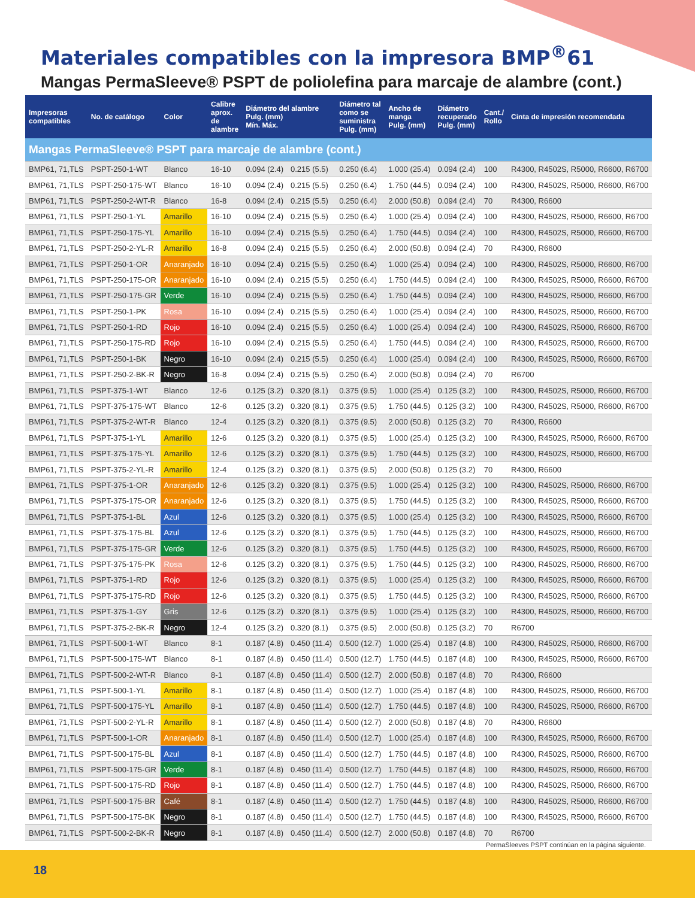Materiales compatibles con la impresora BMP<sup>®</sup>61
Mangas PermaSleeve® PSPT de poliolefina para marcaje de alambre (cont.)
| Impresoras compatibles | No. de catálogo | Color | Calibre aprox. de alambre | Diámetro del alambre Pulg. (mm) Mín. Máx. | | Diámetro tal como se suministra Pulg. (mm) | Ancho de manga Pulg. (mm) | Diámetro recuperado Pulg. (mm) | Cant./ Rollo | Cinta de impresión recomendada |
| --- | --- | --- | --- | --- | --- | --- | --- | --- | --- | --- |
| Mangas PermaSleeve® PSPT para marcaje de alambre (cont.) | | | | | | | | | | |
| BMP61, 71,TLS | PSPT-250-1-WT | Blanco | 16-10 | 0.094 (2.4) | 0.215 (5.5) | 0.250 (6.4) | 1.000 (25.4) | 0.094 (2.4) | 100 | R4300, R4502S, R5000, R6600, R6700 |
| BMP61, 71,TLS | PSPT-250-175-WT | Blanco | 16-10 | 0.094 (2.4) | 0.215 (5.5) | 0.250 (6.4) | 1.750 (44.5) | 0.094 (2.4) | 100 | R4300, R4502S, R5000, R6600, R6700 |
| BMP61, 71,TLS | PSPT-250-2-WT-R | Blanco | 16-8 | 0.094 (2.4) | 0.215 (5.5) | 0.250 (6.4) | 2.000 (50.8) | 0.094 (2.4) | 70 | R4300, R6600 |
| BMP61, 71,TLS | PSPT-250-1-YL | Amarillo | 16-10 | 0.094 (2.4) | 0.215 (5.5) | 0.250 (6.4) | 1.000 (25.4) | 0.094 (2.4) | 100 | R4300, R4502S, R5000, R6600, R6700 |
| BMP61, 71,TLS | PSPT-250-175-YL | Amarillo | 16-10 | 0.094 (2.4) | 0.215 (5.5) | 0.250 (6.4) | 1.750 (44.5) | 0.094 (2.4) | 100 | R4300, R4502S, R5000, R6600, R6700 |
| BMP61, 71,TLS | PSPT-250-2-YL-R | Amarillo | 16-8 | 0.094 (2.4) | 0.215 (5.5) | 0.250 (6.4) | 2.000 (50.8) | 0.094 (2.4) | 70 | R4300, R6600 |
| BMP61, 71,TLS | PSPT-250-1-OR | Anaranjado | 16-10 | 0.094 (2.4) | 0.215 (5.5) | 0.250 (6.4) | 1.000 (25.4) | 0.094 (2.4) | 100 | R4300, R4502S, R5000, R6600, R6700 |
| BMP61, 71,TLS | PSPT-250-175-OR | Anaranjado | 16-10 | 0.094 (2.4) | 0.215 (5.5) | 0.250 (6.4) | 1.750 (44.5) | 0.094 (2.4) | 100 | R4300, R4502S, R5000, R6600, R6700 |
| BMP61, 71,TLS | PSPT-250-175-GR | Verde | 16-10 | 0.094 (2.4) | 0.215 (5.5) | 0.250 (6.4) | 1.750 (44.5) | 0.094 (2.4) | 100 | R4300, R4502S, R5000, R6600, R6700 |
| BMP61, 71,TLS | PSPT-250-1-PK | Rosa | 16-10 | 0.094 (2.4) | 0.215 (5.5) | 0.250 (6.4) | 1.000 (25.4) | 0.094 (2.4) | 100 | R4300, R4502S, R5000, R6600, R6700 |
| BMP61, 71,TLS | PSPT-250-1-RD | Rojo | 16-10 | 0.094 (2.4) | 0.215 (5.5) | 0.250 (6.4) | 1.000 (25.4) | 0.094 (2.4) | 100 | R4300, R4502S, R5000, R6600, R6700 |
| BMP61, 71,TLS | PSPT-250-175-RD | Rojo | 16-10 | 0.094 (2.4) | 0.215 (5.5) | 0.250 (6.4) | 1.750 (44.5) | 0.094 (2.4) | 100 | R4300, R4502S, R5000, R6600, R6700 |
| BMP61, 71,TLS | PSPT-250-1-BK | Negro | 16-10 | 0.094 (2.4) | 0.215 (5.5) | 0.250 (6.4) | 1.000 (25.4) | 0.094 (2.4) | 100 | R4300, R4502S, R5000, R6600, R6700 |
| BMP61, 71,TLS | PSPT-250-2-BK-R | Negro | 16-8 | 0.094 (2.4) | 0.215 (5.5) | 0.250 (6.4) | 2.000 (50.8) | 0.094 (2.4) | 70 | R6700 |
| BMP61, 71,TLS | PSPT-375-1-WT | Blanco | 12-6 | 0.125 (3.2) | 0.320 (8.1) | 0.375 (9.5) | 1.000 (25.4) | 0.125 (3.2) | 100 | R4300, R4502S, R5000, R6600, R6700 |
| BMP61, 71,TLS | PSPT-375-175-WT | Blanco | 12-6 | 0.125 (3.2) | 0.320 (8.1) | 0.375 (9.5) | 1.750 (44.5) | 0.125 (3.2) | 100 | R4300, R4502S, R5000, R6600, R6700 |
| BMP61, 71,TLS | PSPT-375-2-WT-R | Blanco | 12-4 | 0.125 (3.2) | 0.320 (8.1) | 0.375 (9.5) | 2.000 (50.8) | 0.125 (3.2) | 70 | R4300, R6600 |
| BMP61, 71,TLS | PSPT-375-1-YL | Amarillo | 12-6 | 0.125 (3.2) | 0.320 (8.1) | 0.375 (9.5) | 1.000 (25.4) | 0.125 (3.2) | 100 | R4300, R4502S, R5000, R6600, R6700 |
| BMP61, 71,TLS | PSPT-375-175-YL | Amarillo | 12-6 | 0.125 (3.2) | 0.320 (8.1) | 0.375 (9.5) | 1.750 (44.5) | 0.125 (3.2) | 100 | R4300, R4502S, R5000, R6600, R6700 |
| BMP61, 71,TLS | PSPT-375-2-YL-R | Amarillo | 12-4 | 0.125 (3.2) | 0.320 (8.1) | 0.375 (9.5) | 2.000 (50.8) | 0.125 (3.2) | 70 | R4300, R6600 |
| BMP61, 71,TLS | PSPT-375-1-OR | Anaranjado | 12-6 | 0.125 (3.2) | 0.320 (8.1) | 0.375 (9.5) | 1.000 (25.4) | 0.125 (3.2) | 100 | R4300, R4502S, R5000, R6600, R6700 |
| BMP61, 71,TLS | PSPT-375-175-OR | Anaranjado | 12-6 | 0.125 (3.2) | 0.320 (8.1) | 0.375 (9.5) | 1.750 (44.5) | 0.125 (3.2) | 100 | R4300, R4502S, R5000, R6600, R6700 |
| BMP61, 71,TLS | PSPT-375-1-BL | Azul | 12-6 | 0.125 (3.2) | 0.320 (8.1) | 0.375 (9.5) | 1.000 (25.4) | 0.125 (3.2) | 100 | R4300, R4502S, R5000, R6600, R6700 |
| BMP61, 71,TLS | PSPT-375-175-BL | Azul | 12-6 | 0.125 (3.2) | 0.320 (8.1) | 0.375 (9.5) | 1.750 (44.5) | 0.125 (3.2) | 100 | R4300, R4502S, R5000, R6600, R6700 |
| BMP61, 71,TLS | PSPT-375-175-GR | Verde | 12-6 | 0.125 (3.2) | 0.320 (8.1) | 0.375 (9.5) | 1.750 (44.5) | 0.125 (3.2) | 100 | R4300, R4502S, R5000, R6600, R6700 |
| BMP61, 71,TLS | PSPT-375-175-PK | Rosa | 12-6 | 0.125 (3.2) | 0.320 (8.1) | 0.375 (9.5) | 1.750 (44.5) | 0.125 (3.2) | 100 | R4300, R4502S, R5000, R6600, R6700 |
| BMP61, 71,TLS | PSPT-375-1-RD | Rojo | 12-6 | 0.125 (3.2) | 0.320 (8.1) | 0.375 (9.5) | 1.000 (25.4) | 0.125 (3.2) | 100 | R4300, R4502S, R5000, R6600, R6700 |
| BMP61, 71,TLS | PSPT-375-175-RD | Rojo | 12-6 | 0.125 (3.2) | 0.320 (8.1) | 0.375 (9.5) | 1.750 (44.5) | 0.125 (3.2) | 100 | R4300, R4502S, R5000, R6600, R6700 |
| BMP61, 71,TLS | PSPT-375-1-GY | Gris | 12-6 | 0.125 (3.2) | 0.320 (8.1) | 0.375 (9.5) | 1.000 (25.4) | 0.125 (3.2) | 100 | R4300, R4502S, R5000, R6600, R6700 |
| BMP61, 71,TLS | PSPT-375-2-BK-R | Negro | 12-4 | 0.125 (3.2) | 0.320 (8.1) | 0.375 (9.5) | 2.000 (50.8) | 0.125 (3.2) | 70 | R6700 |
| BMP61, 71,TLS | PSPT-500-1-WT | Blanco | 8-1 | 0.187 (4.8) | 0.450 (11.4) | 0.500 (12.7) | 1.000 (25.4) | 0.187 (4.8) | 100 | R4300, R4502S, R5000, R6600, R6700 |
| BMP61, 71,TLS | PSPT-500-175-WT | Blanco | 8-1 | 0.187 (4.8) | 0.450 (11.4) | 0.500 (12.7) | 1.750 (44.5) | 0.187 (4.8) | 100 | R4300, R4502S, R5000, R6600, R6700 |
| BMP61, 71,TLS | PSPT-500-2-WT-R | Blanco | 8-1 | 0.187 (4.8) | 0.450 (11.4) | 0.500 (12.7) | 2.000 (50.8) | 0.187 (4.8) | 70 | R4300, R6600 |
| BMP61, 71,TLS | PSPT-500-1-YL | Amarillo | 8-1 | 0.187 (4.8) | 0.450 (11.4) | 0.500 (12.7) | 1.000 (25.4) | 0.187 (4.8) | 100 | R4300, R4502S, R5000, R6600, R6700 |
| BMP61, 71,TLS | PSPT-500-175-YL | Amarillo | 8-1 | 0.187 (4.8) | 0.450 (11.4) | 0.500 (12.7) | 1.750 (44.5) | 0.187 (4.8) | 100 | R4300, R4502S, R5000, R6600, R6700 |
| BMP61, 71,TLS | PSPT-500-2-YL-R | Amarillo | 8-1 | 0.187 (4.8) | 0.450 (11.4) | 0.500 (12.7) | 2.000 (50.8) | 0.187 (4.8) | 70 | R4300, R6600 |
| BMP61, 71,TLS | PSPT-500-1-OR | Anaranjado | 8-1 | 0.187 (4.8) | 0.450 (11.4) | 0.500 (12.7) | 1.000 (25.4) | 0.187 (4.8) | 100 | R4300, R4502S, R5000, R6600, R6700 |
| BMP61, 71,TLS | PSPT-500-175-BL | Azul | 8-1 | 0.187 (4.8) | 0.450 (11.4) | 0.500 (12.7) | 1.750 (44.5) | 0.187 (4.8) | 100 | R4300, R4502S, R5000, R6600, R6700 |
| BMP61, 71,TLS | PSPT-500-175-GR | Verde | 8-1 | 0.187 (4.8) | 0.450 (11.4) | 0.500 (12.7) | 1.750 (44.5) | 0.187 (4.8) | 100 | R4300, R4502S, R5000, R6600, R6700 |
| BMP61, 71,TLS | PSPT-500-175-RD | Rojo | 8-1 | 0.187 (4.8) | 0.450 (11.4) | 0.500 (12.7) | 1.750 (44.5) | 0.187 (4.8) | 100 | R4300, R4502S, R5000, R6600, R6700 |
| BMP61, 71,TLS | PSPT-500-175-BR | Café | 8-1 | 0.187 (4.8) | 0.450 (11.4) | 0.500 (12.7) | 1.750 (44.5) | 0.187 (4.8) | 100 | R4300, R4502S, R5000, R6600, R6700 |
| BMP61, 71,TLS | PSPT-500-175-BK | Negro | 8-1 | 0.187 (4.8) | 0.450 (11.4) | 0.500 (12.7) | 1.750 (44.5) | 0.187 (4.8) | 100 | R4300, R4502S, R5000, R6600, R6700 |
| BMP61, 71,TLS | PSPT-500-2-BK-R | Negro | 8-1 | 0.187 (4.8) | 0.450 (11.4) | 0.500 (12.7) | 2.000 (50.8) | 0.187 (4.8) | 70 | R6700 |
PermaSleeves PSPT continúan en la página siguiente.
18